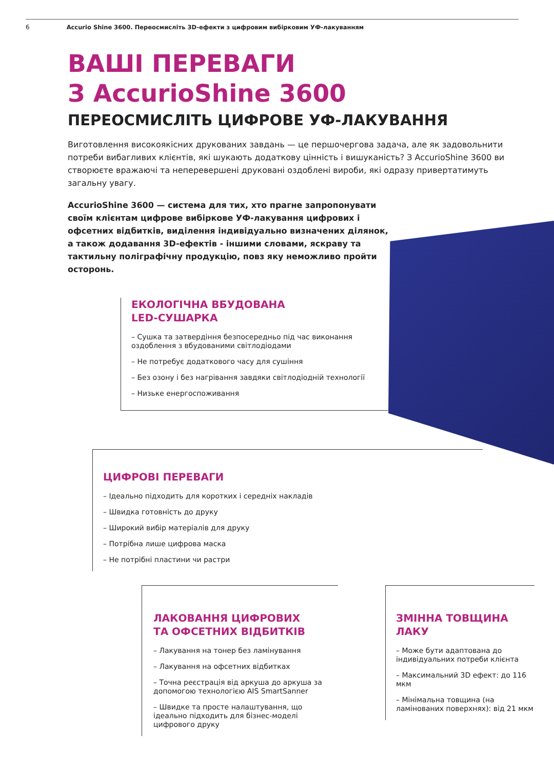6 Accurio Shine 3600. Переосмисліть 3D-ефекти з цифровим вибірковим УФ-лакуванням
ВАШІ ПЕРЕВАГИ
З AccurioShine 3600
ПЕРЕОСМИСЛІТЬ ЦИФРОВЕ УФ-ЛАКУВАННЯ
Виготовлення високоякісних друкованих завдань — це першочергова задача, але як задовольнити потреби вибагливих клієнтів, які шукають додаткову цінність і вишуканість? З AccurioShine 3600 ви створюєте вражаючі та неперевершені друковані оздоблені вироби, які одразу привертатимуть загальну увагу.
AccurioShine 3600 — система для тих, хто прагне запропонувати своїм клієнтам цифрове вибіркове УФ-лакування цифрових і офсетних відбитків, виділення індивідуально визначених ділянок, а також додавання 3D-ефектів - іншими словами, яскраву та тактильну поліграфічну продукцію, повз яку неможливо пройти осторонь.
ЕКОЛОГІЧНА ВБУДОВАНА
LED-СУШАРКА
– Сушка та затвердіння безпосередньо під час виконання оздоблення з вбудованими світлодіодами
– Не потребує додаткового часу для сушіння
– Без озону і без нагрівання завдяки світлодіодній технології
– Низьке енергоспоживання
ЦИФРОВІ ПЕРЕВАГИ
– Ідеально підходить для коротких і середніх накладів
– Швидка готовність до друку
– Широкий вибір матеріалів для друку
– Потрібна лише цифрова маска
– Не потрібні пластини чи растри
ЛАКОВАННЯ ЦИФРОВИХ
ТА ОФСЕТНИХ ВІДБИТКІВ
– Лакування на тонер без ламінування
– Лакування на офсетних відбитках
– Точна реєстрація від аркуша до аркуша за допомогою технологією AIS SmartSanner
– Швидке та просте налаштування, що ідеально підходить для бізнес-моделі цифрового друку
ЗМІННА ТОВЩИНА
ЛАКУ
– Може бути адаптована до індивідуальних потреби клієнта
– Максимальний 3D ефект: до 116 мкм
– Мінімальна товщина (на ламінованих поверхнях): від 21 мкм